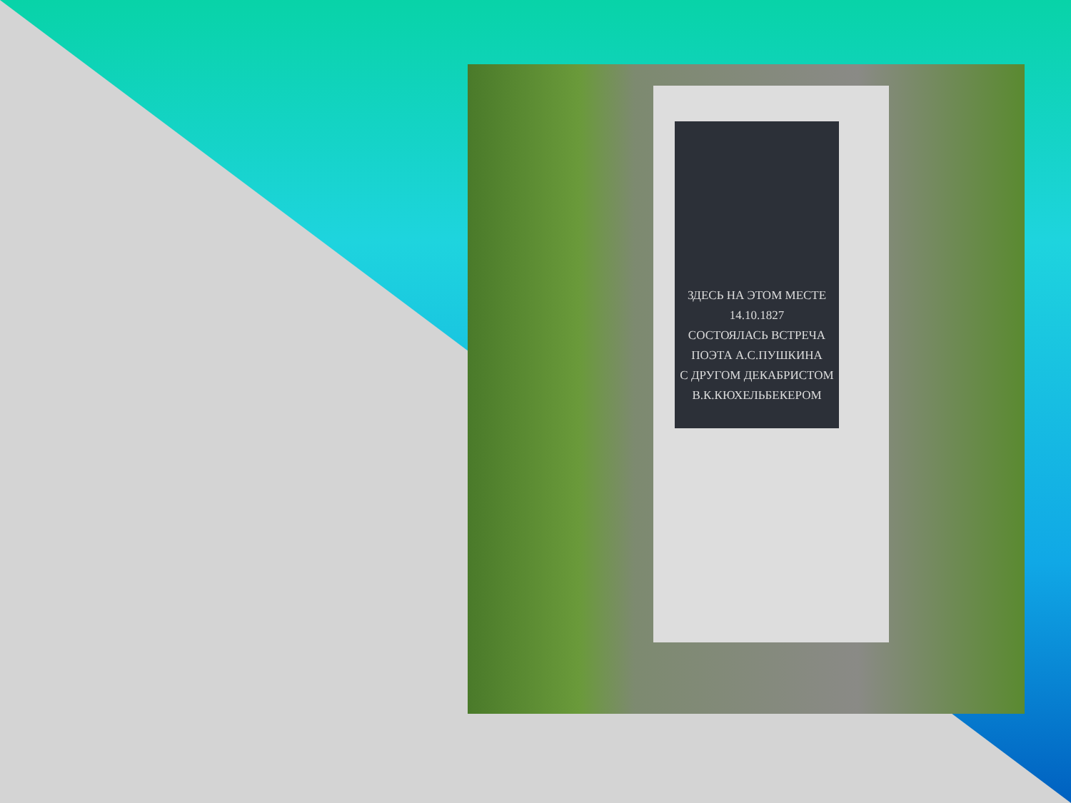ЗДЕСЬ НА ЭТОМ МЕСТЕ
14.10.1827
СОСТОЯЛАСЬ ВСТРЕЧА
ПОЭТА А.С.ПУШКИНА
С ДРУГОМ ДЕКАБРИСТОМ
В.К.КЮХЕЛЬБЕКЕРОМ